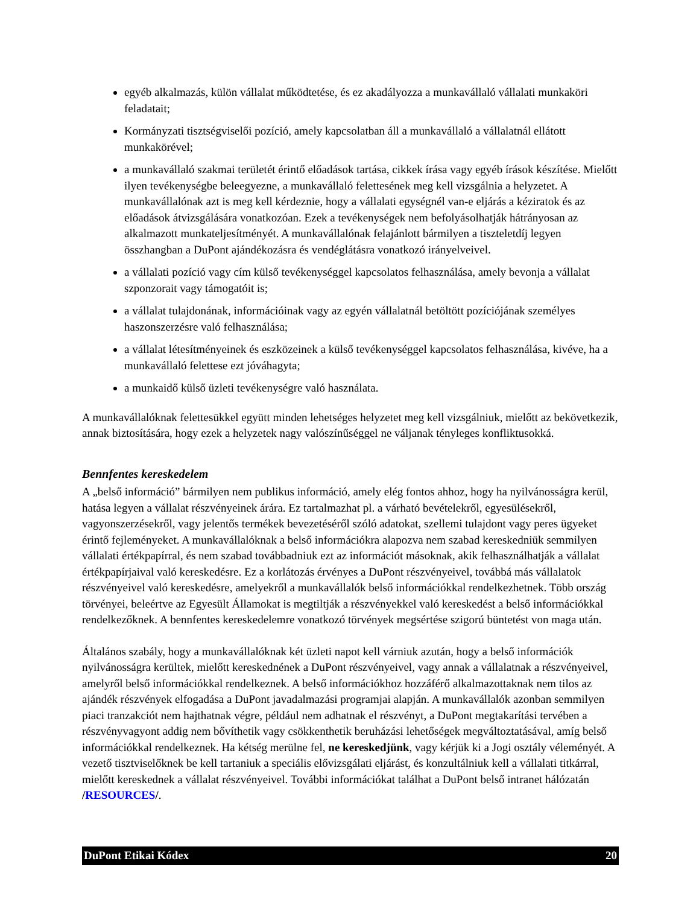egyéb alkalmazás, külön vállalat működtetése, és ez akadályozza a munkavállaló vállalati munkaköri feladatait;
Kormányzati tisztségviselői pozíció, amely kapcsolatban áll a munkavállaló a vállalatnál ellátott munkakörével;
a munkavállaló szakmai területét érintő előadások tartása, cikkek írása vagy egyéb írások készítése. Mielőtt ilyen tevékenységbe beleegyezne, a munkavállaló felettesének meg kell vizsgálnia a helyzetet. A munkavállalónak azt is meg kell kérdeznie, hogy a vállalati egységnél van-e eljárás a kéziratok és az előadások átvizsgálására vonatkozóan. Ezek a tevékenységek nem befolyásolhatják hátrányosan az alkalmazott munkateljesítményét. A munkavállalónak felajánlott bármilyen a tiszteletdíj legyen összhangban a DuPont ajándékozásra és vendéglátásra vonatkozó irányelveivel.
a vállalati pozíció vagy cím külső tevékenységgel kapcsolatos felhasználása, amely bevonja a vállalat szponzorait vagy támogatóit is;
a vállalat tulajdonának, információinak vagy az egyén vállalatnál betöltött pozíciójának személyes haszonszerzésre való felhasználása;
a vállalat létesítményeinek és eszközeinek a külső tevékenységgel kapcsolatos felhasználása, kivéve, ha a munkavállaló felettese ezt jóváhagyta;
a munkaidő külső üzleti tevékenységre való használata.
A munkavállalóknak felettesükkel együtt minden lehetséges helyzetet meg kell vizsgálniuk, mielőtt az bekövetkezik, annak biztosítására, hogy ezek a helyzetek nagy valószínűséggel ne váljanak tényleges konfliktusokká.
Bennfentes kereskedelem
A „belső információ” bármilyen nem publikus információ, amely elég fontos ahhoz, hogy ha nyilvánosságra kerül, hatása legyen a vállalat részvényeinek árára. Ez tartalmazhat pl. a várható bevételekről, egyesülésekről, vagyonszerzésekről, vagy jelentős termékek bevezetéséről szóló adatokat, szellemi tulajdont vagy peres ügyeket érintő fejleményeket. A munkavállalóknak a belső információkra alapozva nem szabad kereskedniük semmilyen vállalati értékpapírral, és nem szabad továbbadniuk ezt az információt másoknak, akik felhasználhatják a vállalat értékpapírjaival való kereskedésre. Ez a korlátozás érvényes a DuPont részvényeivel, továbbá más vállalatok részvényeivel való kereskedésre, amelyekről a munkavállalók belső információkkal rendelkezhetnek. Több ország törvényei, beleértve az Egyesült Államokat is megtiltják a részvényekkel való kereskedést a belső információkkal rendelkezőknek. A bennfentes kereskedelemre vonatkozó törvények megsértése szigorú büntetést von maga után.
Általános szabály, hogy a munkavállalóknak két üzleti napot kell várniuk azután, hogy a belső információk nyilvánosságra kerültek, mielőtt kereskednének a DuPont részvényeivel, vagy annak a vállalatnak a részvényeivel, amelyről belső információkkal rendelkeznek. A belső információkhoz hozzáférő alkalmazottaknak nem tilos az ajándék részvények elfogadása a DuPont javadalmazási programjai alapján. A munkavállalók azonban semmilyen piaci tranzakciót nem hajthatnak végre, például nem adhatnak el részvényt, a DuPont megtakarítási tervében a részvényvagyont addig nem bővíthetik vagy csökkenthetik beruházási lehetőségek megváltoztatásával, amíg belső információkkal rendelkeznek. Ha kétség merülne fel, ne kereskedjünk, vagy kérjük ki a Jogi osztály véleményét. A vezető tisztviselőknek be kell tartaniuk a speciális elővizsgálati eljárást, és konzultálniuk kell a vállalati titkárral, mielőtt kereskednek a vállalat részvényeivel. További információkat találhat a DuPont belső intranet hálózatán /RESOURCES/.
DuPont Etikai Kódex 20